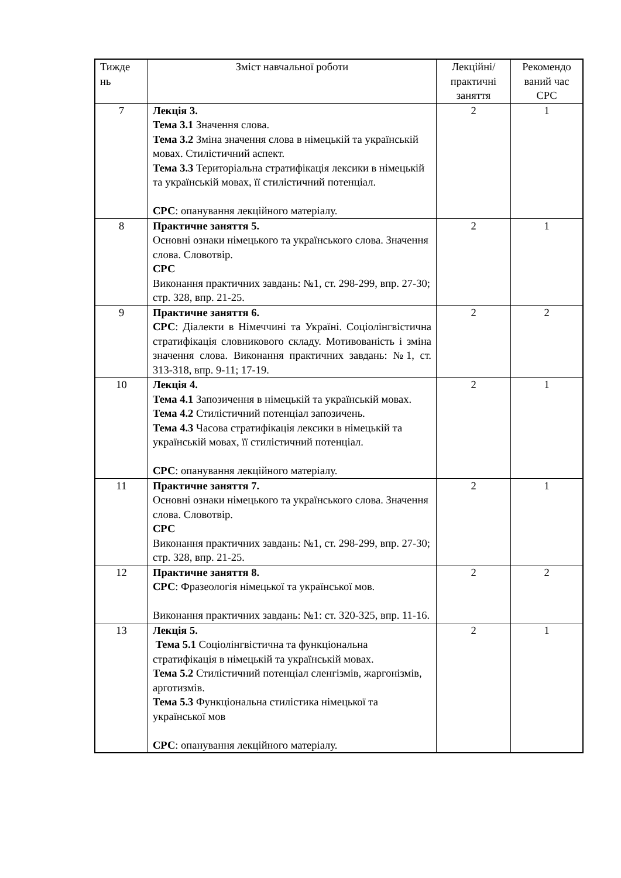| Тижде нь | Зміст навчальної роботи | Лекційні/ практичні заняття | Рекомендо ваний час СРС |
| 7 | Лекція 3. Тема 3.1 Значення слова. Тема 3.2 Зміна значення слова в німецькій та українській мовах. Стилістичний аспект. Тема 3.3 Територіальна стратифікація лексики в німецькій та українській мовах, її стилістичний потенціал. СРС : опанування лекційного матеріалу. | 2 | 1 |
| 8 | Практичне заняття 5. Основні ознаки німецького та українського слова. Значення слова. Словотвір. СРС Виконання практичних завдань: №1, ст. 298-299, впр. 27-30; стр. 328, впр. 21-25. | 2 | 1 |
| 9 | Практичне заняття 6. СРС : Діалекти в Німеччині та Україні. Соціолінгвістична стратифікація словникового складу. Мотивованість і зміна значення слова. Виконання практичних завдань: №1, ст. 313-318, впр. 9-11; 17-19. | 2 | 2 |
| 10 | Лекція 4. Тема 4.1 Запозичення в німецькій та українській мовах. Тема 4.2 Стилістичний потенціал запозичень. Тема 4.3 Часова стратифікація лексики в німецькій та українській мовах, її стилістичний потенціал. СРС : опанування лекційного матеріалу. | 2 | 1 |
| 11 | Практичне заняття 7. Основні ознаки німецького та українського слова. Значення слова. Словотвір. СРС Виконання практичних завдань: №1, ст. 298-299, впр. 27-30; стр. 328, впр. 21-25. | 2 | 1 |
| 12 | Практичне заняття 8. СРС : Фразеологія німецької та української мов. Виконання практичних завдань: №1: ст. 320-325, впр. 11-16. | 2 | 2 |
| 13 | Лекція 5. Тема 5.1 Соціолінгвістична та функціональна стратифікація в німецькій та українській мовах. Тема 5.2 Стилістичний потенціал сленгізмів, жаргонізмів, арготизмів. Тема 5.3 Функціональна стилістика німецької та української мов СРС : опанування лекційного матеріалу. | 2 | 1 |